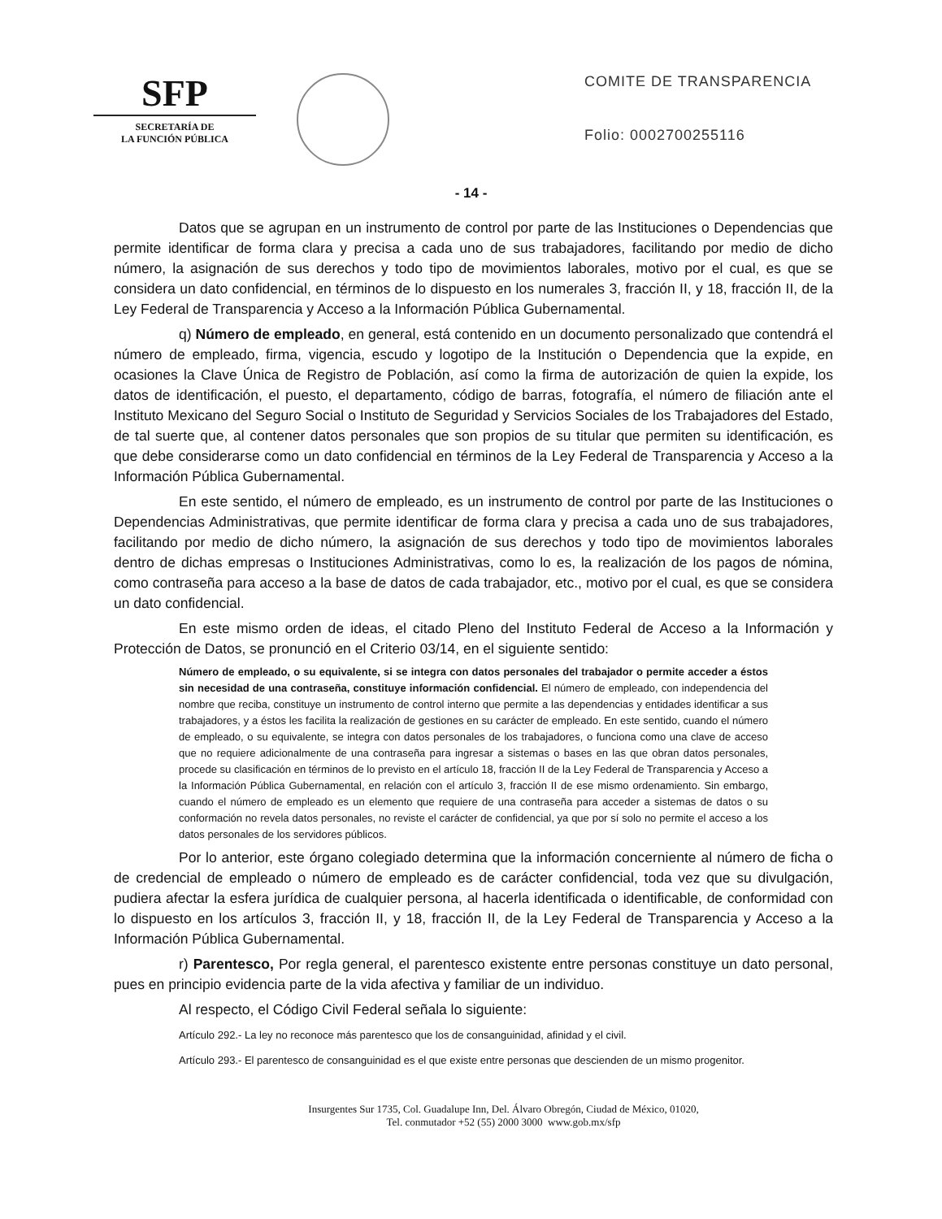SFP
SECRETARÍA DE
LA FUNCIÓN PÚBLICA
COMITE DE TRANSPARENCIA
Folio: 0002700255116
- 14 -
Datos que se agrupan en un instrumento de control por parte de las Instituciones o Dependencias que permite identificar de forma clara y precisa a cada uno de sus trabajadores, facilitando por medio de dicho número, la asignación de sus derechos y todo tipo de movimientos laborales, motivo por el cual, es que se considera un dato confidencial, en términos de lo dispuesto en los numerales 3, fracción II, y 18, fracción II, de la Ley Federal de Transparencia y Acceso a la Información Pública Gubernamental.
q) Número de empleado, en general, está contenido en un documento personalizado que contendrá el número de empleado, firma, vigencia, escudo y logotipo de la Institución o Dependencia que la expide, en ocasiones la Clave Única de Registro de Población, así como la firma de autorización de quien la expide, los datos de identificación, el puesto, el departamento, código de barras, fotografía, el número de filiación ante el Instituto Mexicano del Seguro Social o Instituto de Seguridad y Servicios Sociales de los Trabajadores del Estado, de tal suerte que, al contener datos personales que son propios de su titular que permiten su identificación, es que debe considerarse como un dato confidencial en términos de la Ley Federal de Transparencia y Acceso a la Información Pública Gubernamental.
En este sentido, el número de empleado, es un instrumento de control por parte de las Instituciones o Dependencias Administrativas, que permite identificar de forma clara y precisa a cada uno de sus trabajadores, facilitando por medio de dicho número, la asignación de sus derechos y todo tipo de movimientos laborales dentro de dichas empresas o Instituciones Administrativas, como lo es, la realización de los pagos de nómina, como contraseña para acceso a la base de datos de cada trabajador, etc., motivo por el cual, es que se considera un dato confidencial.
En este mismo orden de ideas, el citado Pleno del Instituto Federal de Acceso a la Información y Protección de Datos, se pronunció en el Criterio 03/14, en el siguiente sentido:
Número de empleado, o su equivalente, si se integra con datos personales del trabajador o permite acceder a éstos sin necesidad de una contraseña, constituye información confidencial. El número de empleado, con independencia del nombre que reciba, constituye un instrumento de control interno que permite a las dependencias y entidades identificar a sus trabajadores, y a éstos les facilita la realización de gestiones en su carácter de empleado. En este sentido, cuando el número de empleado, o su equivalente, se integra con datos personales de los trabajadores, o funciona como una clave de acceso que no requiere adicionalmente de una contraseña para ingresar a sistemas o bases en las que obran datos personales, procede su clasificación en términos de lo previsto en el artículo 18, fracción II de la Ley Federal de Transparencia y Acceso a la Información Pública Gubernamental, en relación con el artículo 3, fracción II de ese mismo ordenamiento. Sin embargo, cuando el número de empleado es un elemento que requiere de una contraseña para acceder a sistemas de datos o su conformación no revela datos personales, no reviste el carácter de confidencial, ya que por sí solo no permite el acceso a los datos personales de los servidores públicos.
Por lo anterior, este órgano colegiado determina que la información concerniente al número de ficha o de credencial de empleado o número de empleado es de carácter confidencial, toda vez que su divulgación, pudiera afectar la esfera jurídica de cualquier persona, al hacerla identificada o identificable, de conformidad con lo dispuesto en los artículos 3, fracción II, y 18, fracción II, de la Ley Federal de Transparencia y Acceso a la Información Pública Gubernamental.
r) Parentesco, Por regla general, el parentesco existente entre personas constituye un dato personal, pues en principio evidencia parte de la vida afectiva y familiar de un individuo.
Al respecto, el Código Civil Federal señala lo siguiente:
Artículo 292.- La ley no reconoce más parentesco que los de consanguinidad, afinidad y el civil.
Artículo 293.- El parentesco de consanguinidad es el que existe entre personas que descienden de un mismo progenitor.
Insurgentes Sur 1735, Col. Guadalupe Inn, Del. Álvaro Obregón, Ciudad de México, 01020,
Tel. conmutador +52 (55) 2000 3000 www.gob.mx/sfp